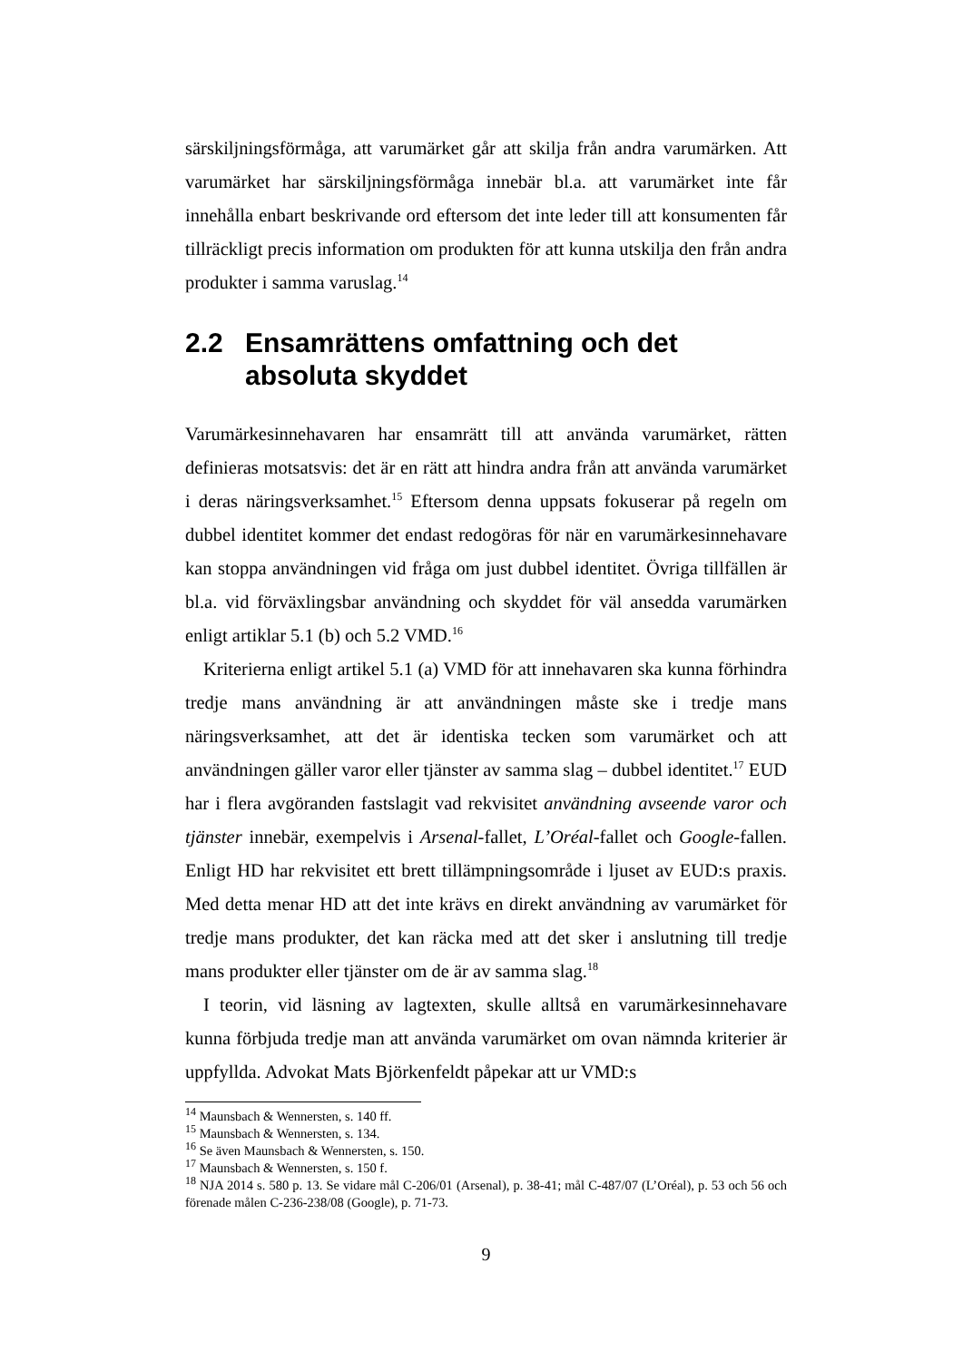särskiljningsförmåga, att varumärket går att skilja från andra varumärken. Att varumärket har särskiljningsförmåga innebär bl.a. att varumärket inte får innehålla enbart beskrivande ord eftersom det inte leder till att konsumenten får tillräckligt precis information om produkten för att kunna utskilja den från andra produkter i samma varuslag.<sup>14</sup>
2.2 Ensamrättens omfattning och det absoluta skyddet
Varumärkesinnehavaren har ensamrätt till att använda varumärket, rätten definieras motsatsvis: det är en rätt att hindra andra från att använda varumärket i deras näringsverksamhet.<sup>15</sup> Eftersom denna uppsats fokuserar på regeln om dubbel identitet kommer det endast redogöras för när en varumärkesinnehavare kan stoppa användningen vid fråga om just dubbel identitet. Övriga tillfällen är bl.a. vid förväxlingsbar användning och skyddet för väl ansedda varumärken enligt artiklar 5.1 (b) och 5.2 VMD.<sup>16</sup>
Kriterierna enligt artikel 5.1 (a) VMD för att innehavaren ska kunna förhindra tredje mans användning är att användningen måste ske i tredje mans näringsverksamhet, att det är identiska tecken som varumärket och att användningen gäller varor eller tjänster av samma slag – dubbel identitet.<sup>17</sup> EUD har i flera avgöranden fastslagit vad rekvisitet användning avseende varor och tjänster innebär, exempelvis i Arsenal-fallet, L’Oréal-fallet och Google-fallen. Enligt HD har rekvisitet ett brett tillämpningsområde i ljuset av EUD:s praxis. Med detta menar HD att det inte krävs en direkt användning av varumärket för tredje mans produkter, det kan räcka med att det sker i anslutning till tredje mans produkter eller tjänster om de är av samma slag.<sup>18</sup>
I teorin, vid läsning av lagtexten, skulle alltså en varumärkesinnehavare kunna förbjuda tredje man att använda varumärket om ovan nämnda kriterier är uppfyllda. Advokat Mats Björkenfeldt påpekar att ur VMD:s
<sup>14</sup> Maunsbach & Wennersten, s. 140 ff.
<sup>15</sup> Maunsbach & Wennersten, s. 134.
<sup>16</sup> Se även Maunsbach & Wennersten, s. 150.
<sup>17</sup> Maunsbach & Wennersten, s. 150 f.
<sup>18</sup> NJA 2014 s. 580 p. 13. Se vidare mål C-206/01 (Arsenal), p. 38-41; mål C-487/07 (L’Oréal), p. 53 och 56 och förenade målen C-236-238/08 (Google), p. 71-73.
9